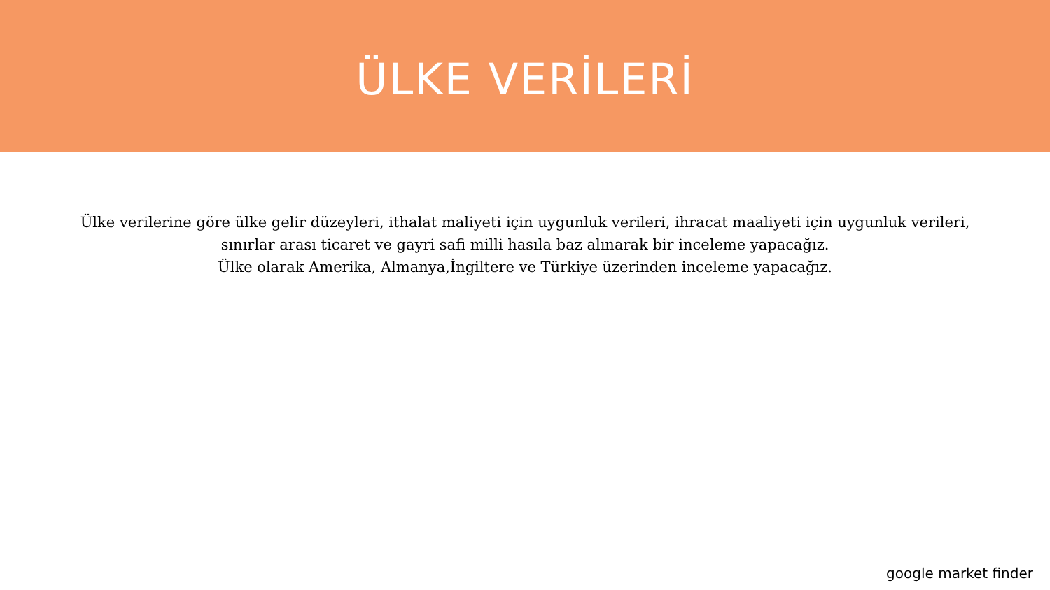ÜLKE VERİLERİ
Ülke verilerine göre ülke gelir düzeyleri, ithalat maliyeti için uygunluk verileri, ihracat maaliyeti için uygunluk verileri,
sınırlar arası ticaret ve gayri safi milli hasıla baz alınarak bir inceleme yapacağız.
Ülke olarak Amerika, Almanya,İngiltere ve Türkiye üzerinden inceleme yapacağız.
google market finder